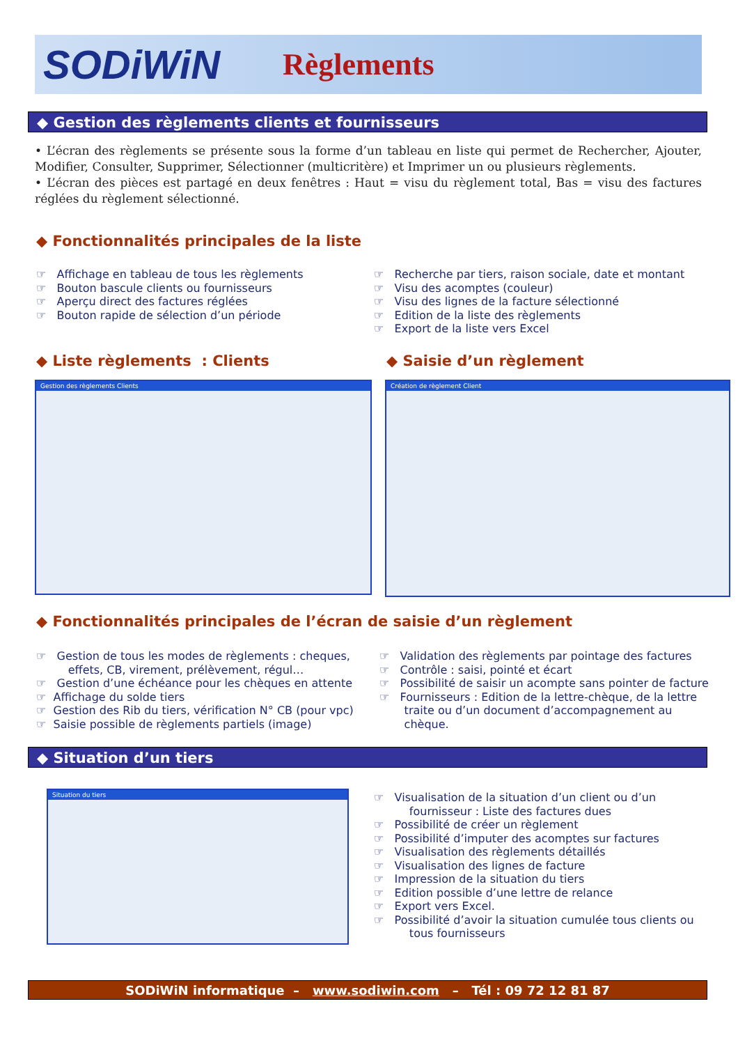S ODiWiN
Règlements
◆ Gestion des règlements clients et fournisseurs
• L’écran des règlements se présente sous la forme d’un tableau en liste qui permet de Rechercher, Ajouter, Modifier, Consulter, Supprimer, Sélectionner (multicritère) et Imprimer un ou plusieurs règlements.
• L’écran des pièces est partagé en deux fenêtres : Haut = visu du règlement total, Bas = visu des factures réglées du règlement sélectionné.
◆ Fonctionnalités principales de la liste
☞ Affichage en tableau de tous les règlements
☞ Bouton bascule clients ou fournisseurs
☞ Aperçu direct des factures réglées
☞ Bouton rapide de sélection d’un période
☞ Recherche par tiers, raison sociale, date et montant
☞ Visu des acomptes (couleur)
☞ Visu des lignes de la facture sélectionné
☞ Edition de la liste des règlements
☞ Export de la liste vers Excel
◆ Liste règlements : Clients ◆ Saisie d’un règlement
Gestion des règlements Clients Création de règlement Client
◆ Fonctionnalités principales de l’écran de saisie d’un règlement
☞ Gestion de tous les modes de règlements : cheques,
effets, CB, virement, prélèvement, régul…
☞ Gestion d’une échéance pour les chèques en attente
☞ Affichage du solde tiers
☞ Gestion des Rib du tiers, vérification N° CB (pour vpc)
☞ Saisie possible de règlements partiels (image)
☞ Validation des règlements par pointage des factures
☞ Contrôle : saisi, pointé et écart
☞ Possibilité de saisir un acompte sans pointer de facture
☞ Fournisseurs : Edition de la lettre-chèque, de la lettre
traite ou d’un document d’accompagnement au
chèque.
◆ Situation d’un tiers
Situation du tiers
☞ Visualisation de la situation d’un client ou d’un
fournisseur : Liste des factures dues
☞ Possibilité de créer un règlement
☞ Possibilité d’imputer des acomptes sur factures
☞ Visualisation des règlements détaillés
☞ Visualisation des lignes de facture
☞ Impression de la situation du tiers
☞ Edition possible d’une lettre de relance
☞ Export vers Excel.
☞ Possibilité d’avoir la situation cumulée tous clients ou
tous fournisseurs
SODiWiN informatique – www.sodiwin.com – Tél : 09 72 12 81 87